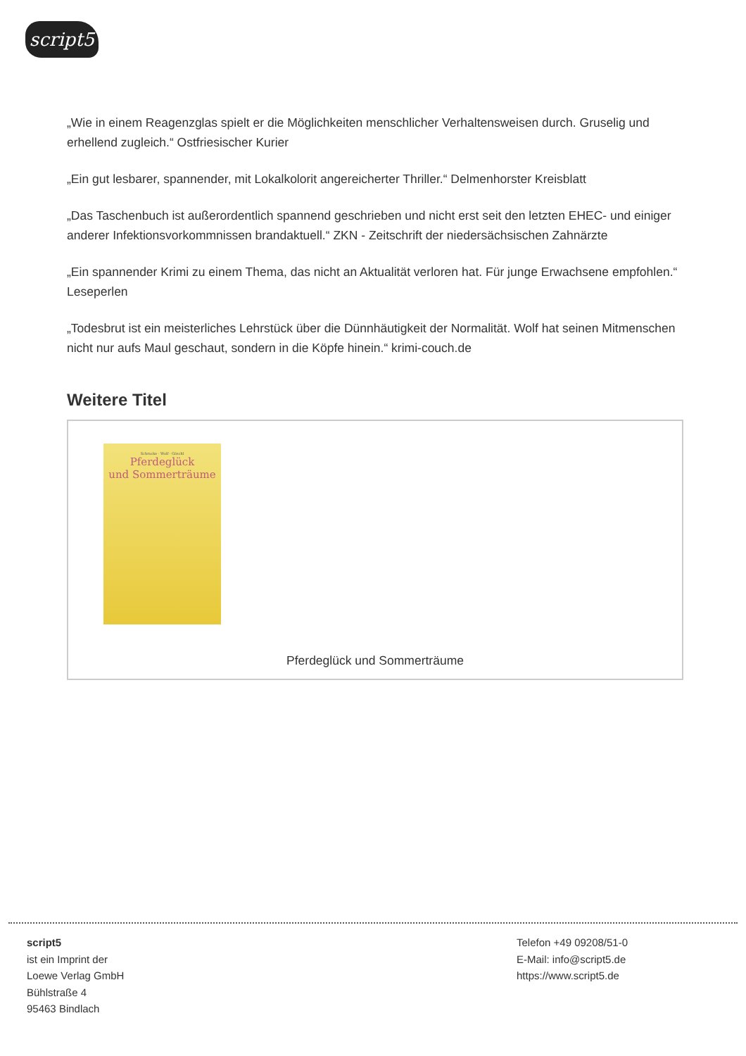script5
„Wie in einem Reagenzglas spielt er die Möglichkeiten menschlicher Verhaltensweisen durch. Gruselig und erhellend zugleich.“ Ostfriesischer Kurier
„Ein gut lesbarer, spannender, mit Lokalkolorit angereicherter Thriller.“ Delmenhorster Kreisblatt
„Das Taschenbuch ist außerordentlich spannend geschrieben und nicht erst seit den letzten EHEC- und einiger anderer Infektionsvorkommnissen brandaktuell.“ ZKN - Zeitschrift der niedersächsischen Zahnärzte
„Ein spannender Krimi zu einem Thema, das nicht an Aktualität verloren hat. Für junge Erwachsene empfohlen.“ Leseperlen
„Todesbrut ist ein meisterliches Lehrstück über die Dünnhäutigkeit der Normalität. Wolf hat seinen Mitmenschen nicht nur aufs Maul geschaut, sondern in die Köpfe hinein.“ krimi-couch.de
Weitere Titel
Schrocke · Wolf · Göschl
Pferdeglück
und Sommerträume
Pferdeglück und Sommerträume
script5
ist ein Imprint der
Loewe Verlag GmbH
Bühlstraße 4
95463 Bindlach
Telefon +49 09208/51-0
E-Mail: info@script5.de
https://www.script5.de